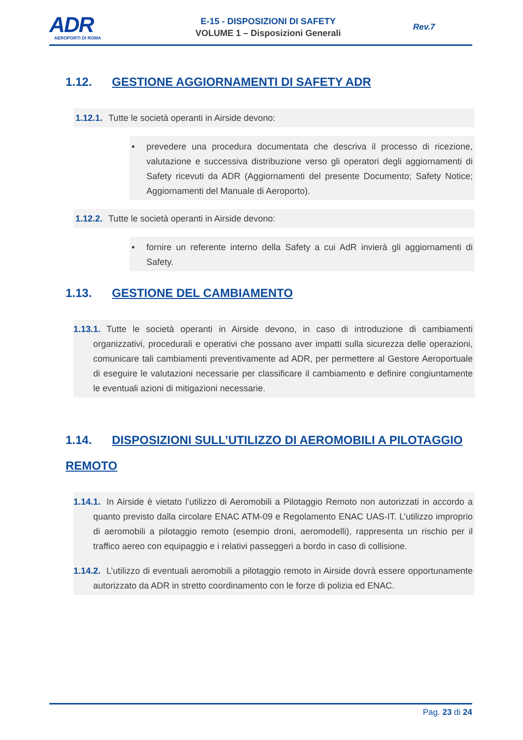ADR
AEROPORTI DI ROMA
E-15 - DISPOSIZIONI DI SAFETY
VOLUME 1 – Disposizioni Generali
Rev.7
1.12. GESTIONE AGGIORNAMENTI DI SAFETY ADR
1.12.1. Tutte le società operanti in Airside devono:
• prevedere una procedura documentata che descriva il processo di ricezione, valutazione e successiva distribuzione verso gli operatori degli aggiornamenti di Safety ricevuti da ADR (Aggiornamenti del presente Documento; Safety Notice; Aggiornamenti del Manuale di Aeroporto).
1.12.2. Tutte le società operanti in Airside devono:
• fornire un referente interno della Safety a cui AdR invierà gli aggiornamenti di Safety.
1.13. GESTIONE DEL CAMBIAMENTO
1.13.1. Tutte le società operanti in Airside devono, in caso di introduzione di cambiamenti organizzativi, procedurali e operativi che possano aver impatti sulla sicurezza delle operazioni, comunicare tali cambiamenti preventivamente ad ADR, per permettere al Gestore Aeroportuale di eseguire le valutazioni necessarie per classificare il cambiamento e definire congiuntamente le eventuali azioni di mitigazioni necessarie.
1.14. DISPOSIZIONI SULL’UTILIZZO DI AEROMOBILI A PILOTAGGIO REMOTO
1.14.1. In Airside è vietato l’utilizzo di Aeromobili a Pilotaggio Remoto non autorizzati in accordo a quanto previsto dalla circolare ENAC ATM-09 e Regolamento ENAC UAS-IT. L’utilizzo improprio di aeromobili a pilotaggio remoto (esempio droni, aeromodelli), rappresenta un rischio per il traffico aereo con equipaggio e i relativi passeggeri a bordo in caso di collisione.
1.14.2. L’utilizzo di eventuali aeromobili a pilotaggio remoto in Airside dovrà essere opportunamente autorizzato da ADR in stretto coordinamento con le forze di polizia ed ENAC.
Pag. 23 di 24